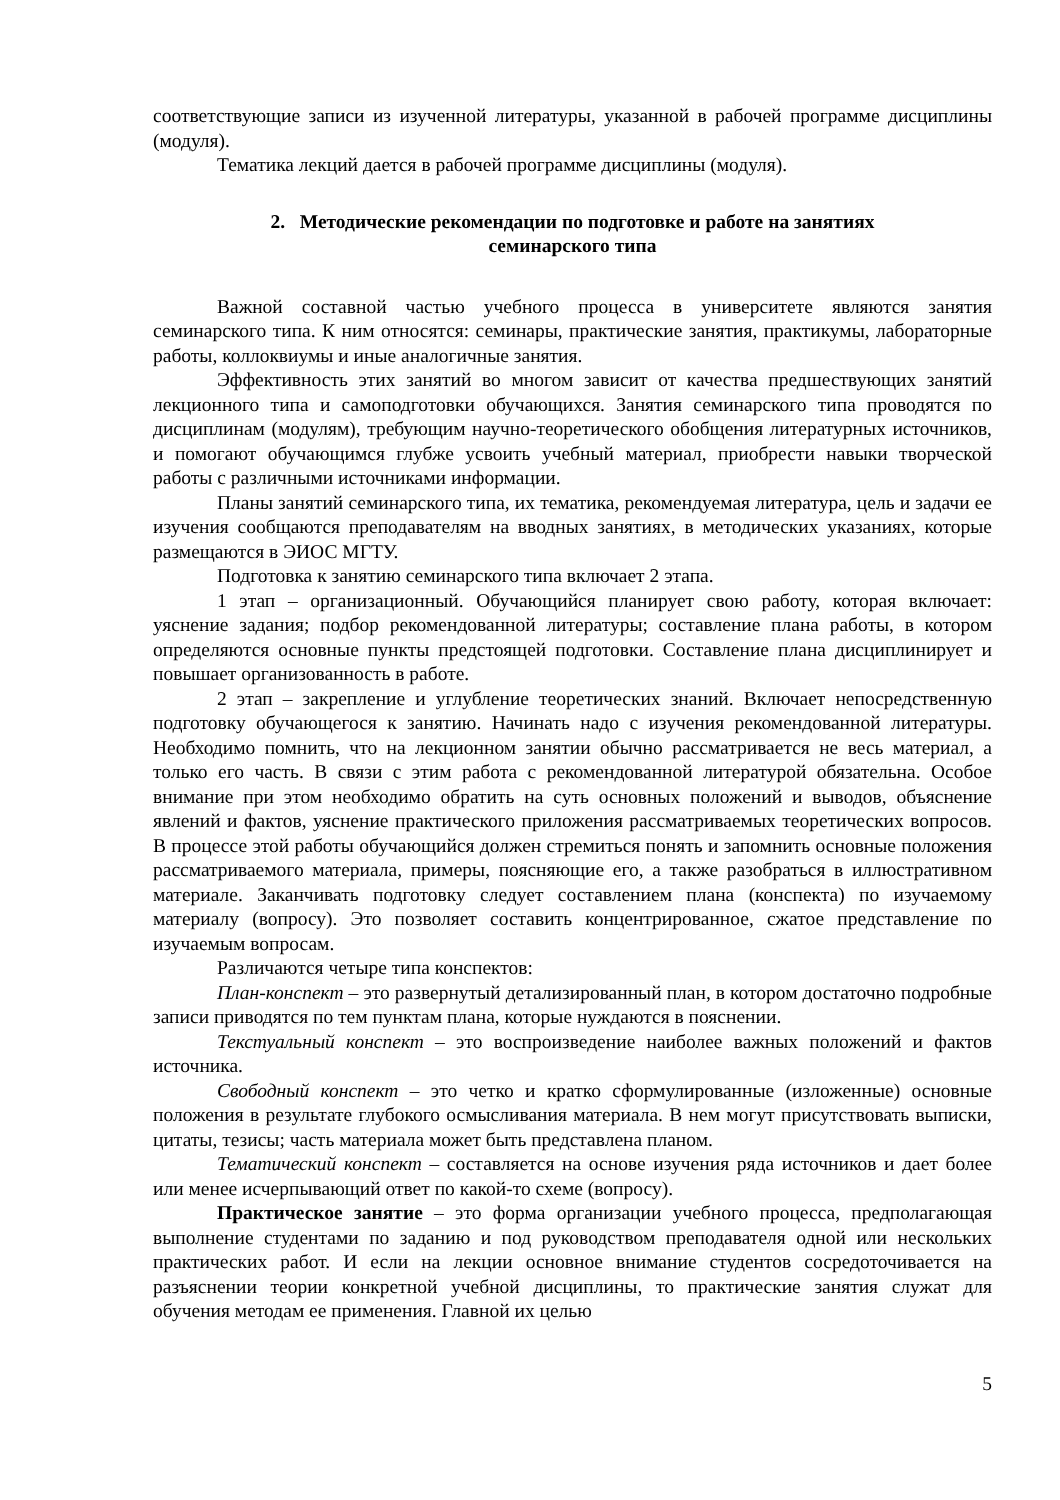соответствующие записи из изученной литературы, указанной в рабочей программе дисциплины (модуля).
Тематика лекций дается в рабочей программе дисциплины (модуля).
2. Методические рекомендации по подготовке и работе на занятиях
семинарского типа
Важной составной частью учебного процесса в университете являются занятия семинарского типа. К ним относятся: семинары, практические занятия, практикумы, лабораторные работы, коллоквиумы и иные аналогичные занятия.
Эффективность этих занятий во многом зависит от качества предшествующих занятий лекционного типа и самоподготовки обучающихся. Занятия семинарского типа проводятся по дисциплинам (модулям), требующим научно-теоретического обобщения литературных источников, и помогают обучающимся глубже усвоить учебный материал, приобрести навыки творческой работы с различными источниками информации.
Планы занятий семинарского типа, их тематика, рекомендуемая литература, цель и задачи ее изучения сообщаются преподавателям на вводных занятиях, в методических указаниях, которые размещаются в ЭИОС МГТУ.
Подготовка к занятию семинарского типа включает 2 этапа.
1 этап – организационный. Обучающийся планирует свою работу, которая включает: уяснение задания; подбор рекомендованной литературы; составление плана работы, в котором определяются основные пункты предстоящей подготовки. Составление плана дисциплинирует и повышает организованность в работе.
2 этап – закрепление и углубление теоретических знаний. Включает непосредственную подготовку обучающегося к занятию. Начинать надо с изучения рекомендованной литературы. Необходимо помнить, что на лекционном занятии обычно рассматривается не весь материал, а только его часть. В связи с этим работа с рекомендованной литературой обязательна. Особое внимание при этом необходимо обратить на суть основных положений и выводов, объяснение явлений и фактов, уяснение практического приложения рассматриваемых теоретических вопросов. В процессе этой работы обучающийся должен стремиться понять и запомнить основные положения рассматриваемого материала, примеры, поясняющие его, а также разобраться в иллюстративном материале. Заканчивать подготовку следует составлением плана (конспекта) по изучаемому материалу (вопросу). Это позволяет составить концентрированное, сжатое представление по изучаемым вопросам.
Различаются четыре типа конспектов:
План-конспект – это развернутый детализированный план, в котором достаточно подробные записи приводятся по тем пунктам плана, которые нуждаются в пояснении.
Текстуальный конспект – это воспроизведение наиболее важных положений и фактов источника.
Свободный конспект – это четко и кратко сформулированные (изложенные) основные положения в результате глубокого осмысливания материала. В нем могут присутствовать выписки, цитаты, тезисы; часть материала может быть представлена планом.
Тематический конспект – составляется на основе изучения ряда источников и дает более или менее исчерпывающий ответ по какой-то схеме (вопросу).
Практическое занятие – это форма организации учебного процесса, предполагающая выполнение студентами по заданию и под руководством преподавателя одной или нескольких практических работ. И если на лекции основное внимание студентов сосредоточивается на разъяснении теории конкретной учебной дисциплины, то практические занятия служат для обучения методам ее применения. Главной их целью
5